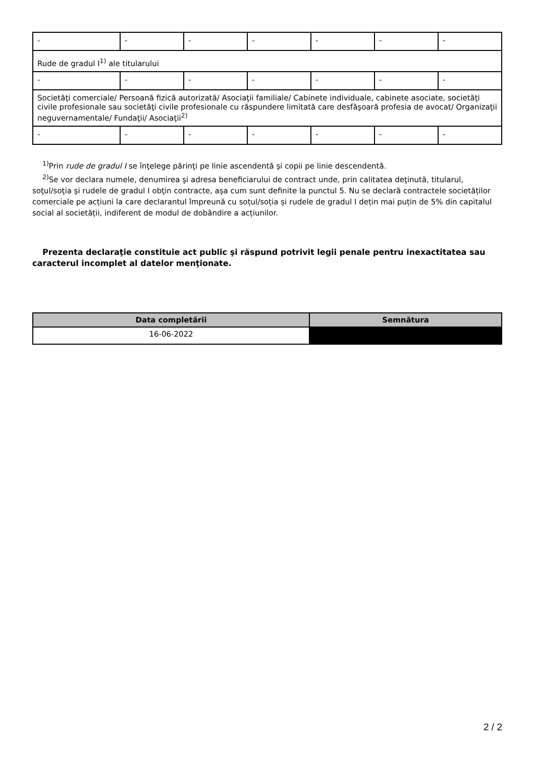| - | - | - | - | - | - | - |
| Rude de gradul I<sup>1)</sup> ale titularului | | | | | | |
| - | - | - | - | - | - | - |
| Societăţi comerciale/ Persoană fizică autorizată/ Asociaţii familiale/ Cabinete individuale, cabinete asociate, societăţi civile profesionale sau societăţi civile profesionale cu răspundere limitată care desfăşoară profesia de avocat/ Organizaţii neguvernamentale/ Fundaţii/ Asociaţii<sup>2)</sup> | | | | | | |
| - | - | - | - | - | - | - |
<sup>1)</sup> Prin rude de gradul I se înţelege părinţi pe linie ascendentă şi copii pe linie descendentă.
<sup>2)</sup> Se vor declara numele, denumirea şi adresa beneficiarului de contract unde, prin calitatea deţinută, titularul, soţul/soţia şi rudele de gradul I obţin contracte, aşa cum sunt definite la punctul 5. Nu se declară contractele societăților comerciale pe acțiuni la care declarantul împreună cu soțul/soția și rudele de gradul I dețin mai puțin de 5% din capitalul social al societății, indiferent de modul de dobândire a acțiunilor.
Prezenta declaraţie constituie act public şi răspund potrivit legii penale pentru inexactitatea sau caracterul incomplet al datelor menţionate.
| Data completării | Semnătura |
| --- | --- |
| 16-06-2022 | |
2 / 2